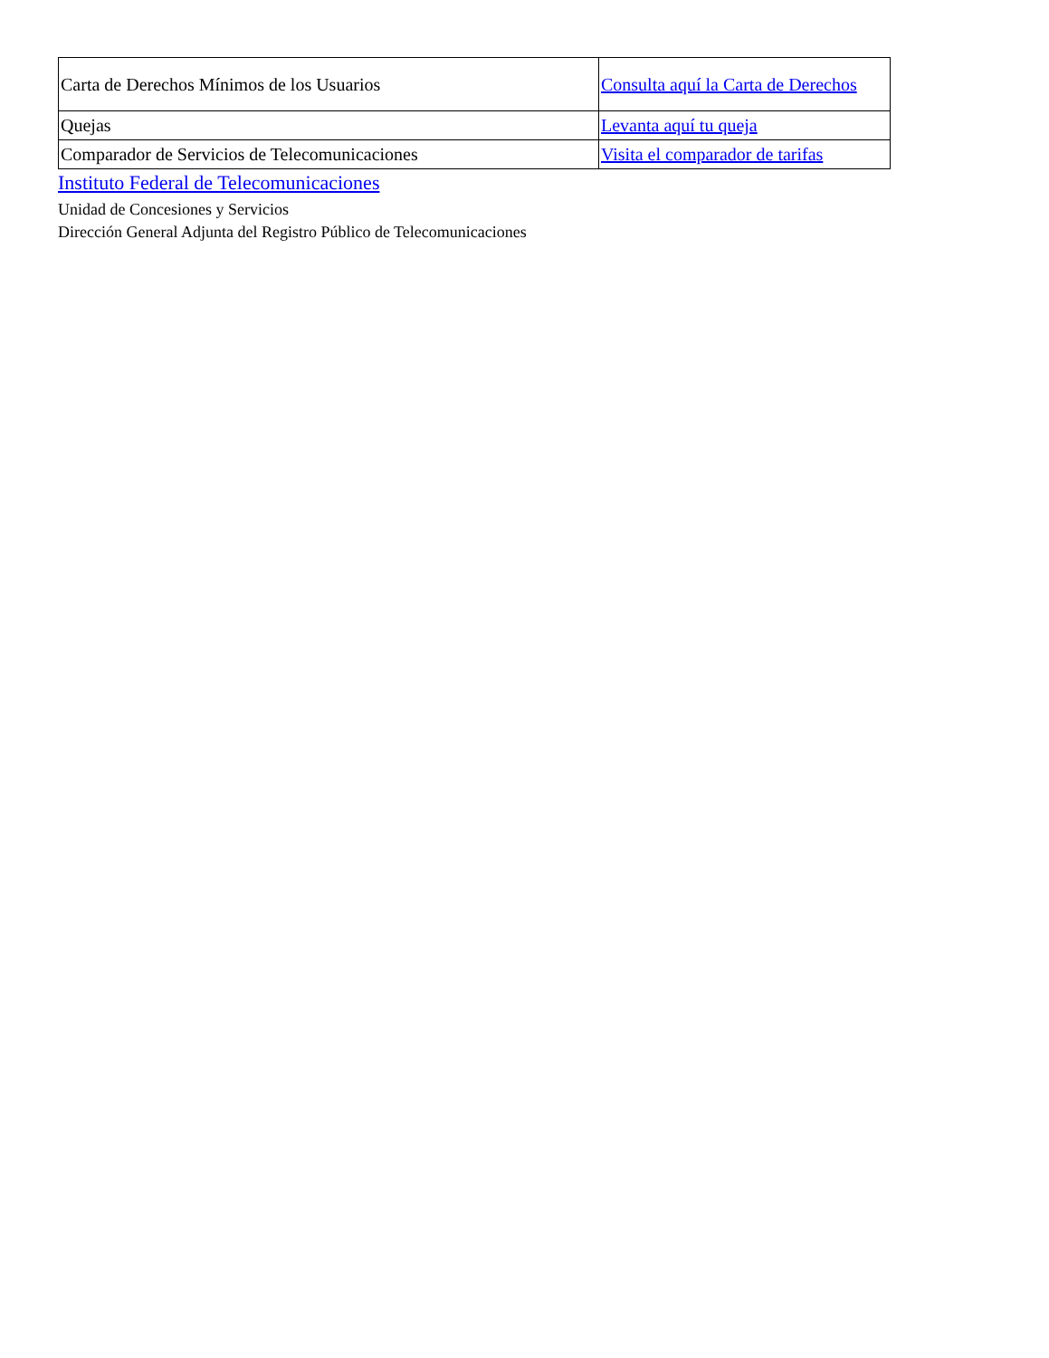| Carta de Derechos Mínimos de los Usuarios | Consulta aquí la Carta de Derechos |
| Quejas | Levanta aquí tu queja |
| Comparador de Servicios de Telecomunicaciones | Visita el comparador de tarifas |
Instituto Federal de Telecomunicaciones
Unidad de Concesiones y Servicios
Dirección General Adjunta del Registro Público de Telecomunicaciones